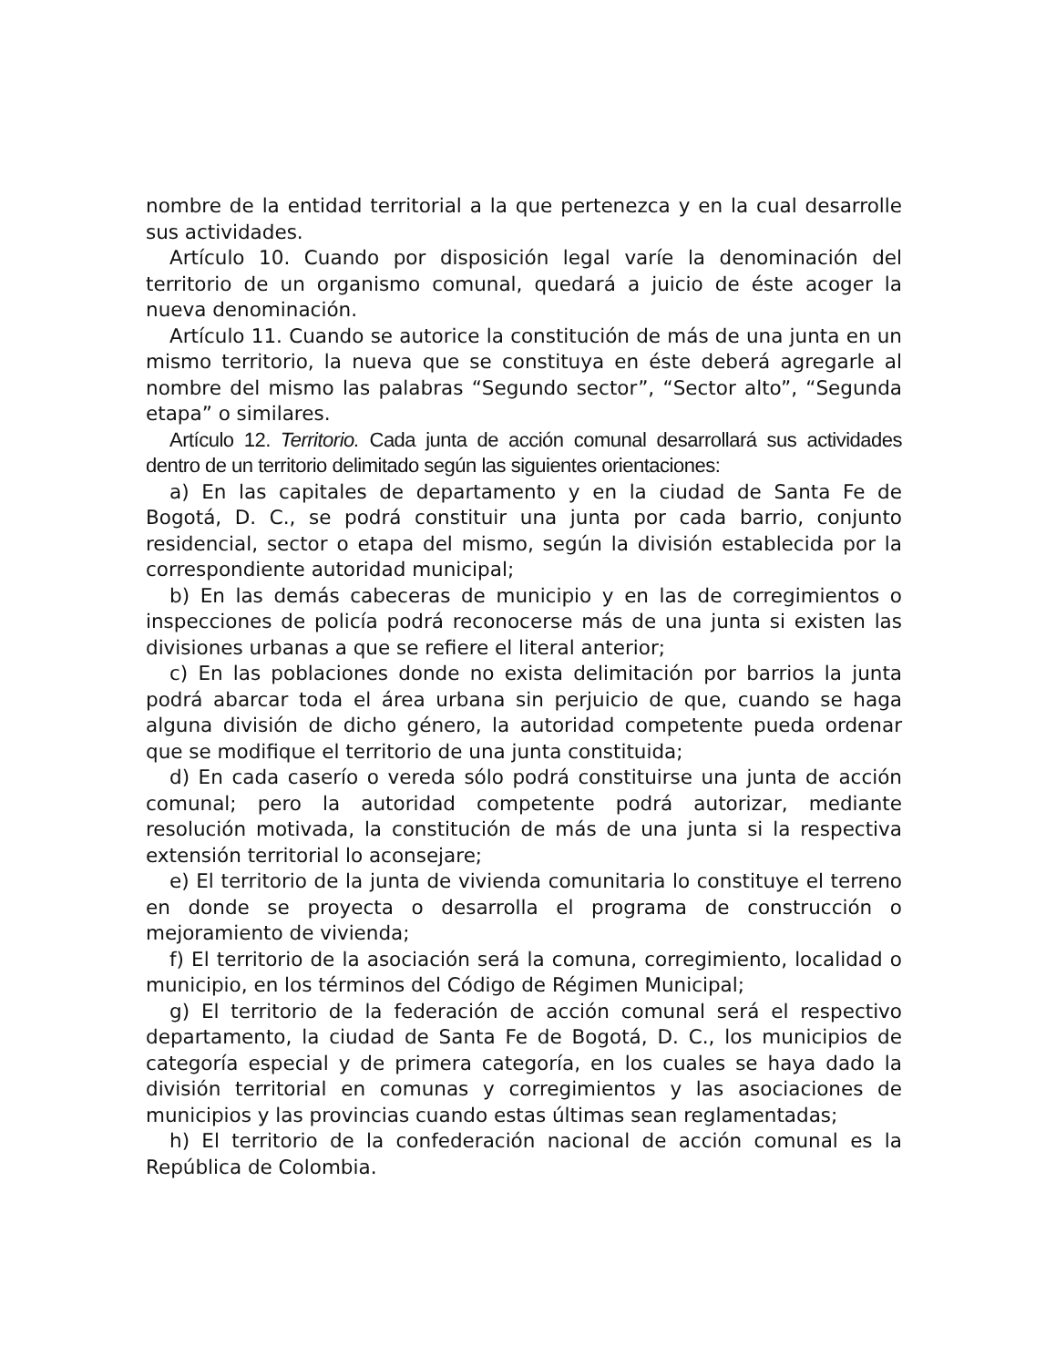nombre de la entidad territorial a la que pertenezca y en la cual desarrolle sus actividades.
Artículo 10. Cuando por disposición legal varíe la denominación del territorio de un organismo comunal, quedará a juicio de éste acoger la nueva denominación.
Artículo 11. Cuando se autorice la constitución de más de una junta en un mismo territorio, la nueva que se constituya en éste deberá agregarle al nombre del mismo las palabras “Segundo sector”, “Sector alto”, “Segunda etapa” o similares.
Artículo 12. Territorio. Cada junta de acción comunal desarrollará sus actividades dentro de un territorio delimitado según las siguientes orientaciones:
a) En las capitales de departamento y en la ciudad de Santa Fe de Bogotá, D. C., se podrá constituir una junta por cada barrio, conjunto residencial, sector o etapa del mismo, según la división establecida por la correspondiente autoridad municipal;
b) En las demás cabeceras de municipio y en las de corregimientos o inspecciones de policía podrá reconocerse más de una junta si existen las divisiones urbanas a que se refiere el literal anterior;
c) En las poblaciones donde no exista delimitación por barrios la junta podrá abarcar toda el área urbana sin perjuicio de que, cuando se haga alguna división de dicho género, la autoridad competente pueda ordenar que se modifique el territorio de una junta constituida;
d) En cada caserío o vereda sólo podrá constituirse una junta de acción comunal; pero la autoridad competente podrá autorizar, mediante resolución motivada, la constitución de más de una junta si la respectiva extensión territorial lo aconsejare;
e) El territorio de la junta de vivienda comunitaria lo constituye el terreno en donde se proyecta o desarrolla el programa de construcción o mejoramiento de vivienda;
f) El territorio de la asociación será la comuna, corregimiento, localidad o municipio, en los términos del Código de Régimen Municipal;
g) El territorio de la federación de acción comunal será el respectivo departamento, la ciudad de Santa Fe de Bogotá, D. C., los municipios de categoría especial y de primera categoría, en los cuales se haya dado la división territorial en comunas y corregimientos y las asociaciones de municipios y las provincias cuando estas últimas sean reglamentadas;
h) El territorio de la confederación nacional de acción comunal es la República de Colombia.